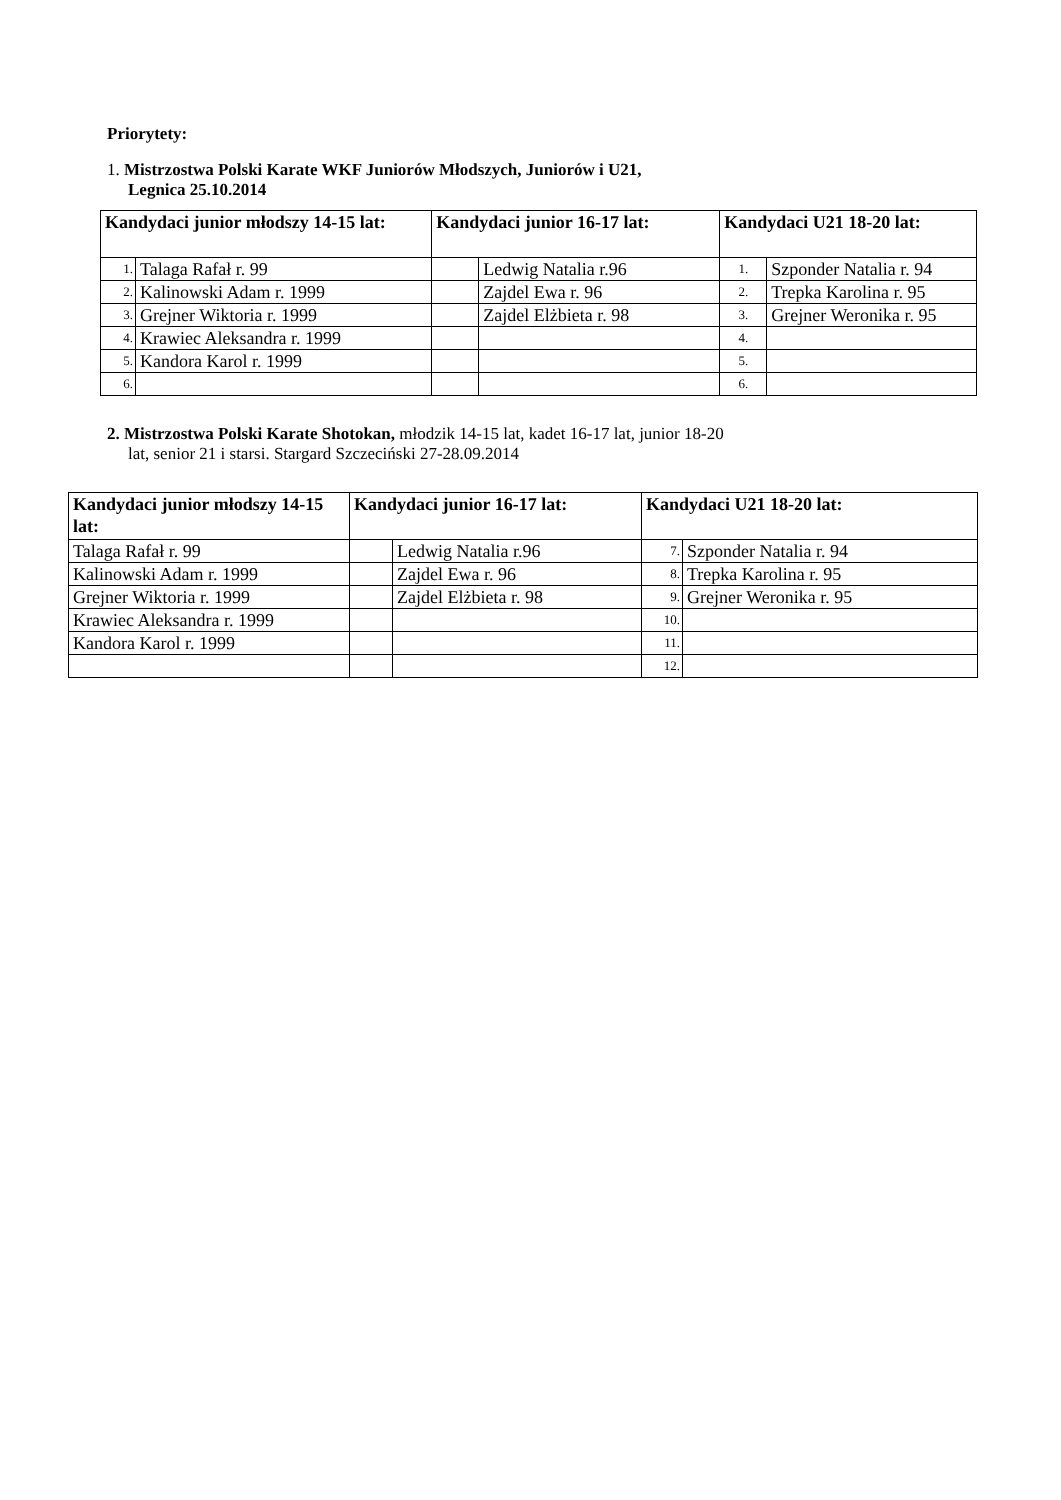Priorytety:
1. Mistrzostwa Polski Karate WKF Juniorów Młodszych, Juniorów i U21,
Legnica 25.10.2014
| Kandydaci junior młodszy 14-15 lat: | | Kandydaci junior 16-17 lat: | | Kandydaci U21 18-20 lat: | |
| --- | --- | --- | --- | --- | --- |
| 1. | Talaga Rafał r. 99 | | Ledwig Natalia r.96 | 1. | Szponder Natalia r. 94 |
| 2. | Kalinowski Adam r. 1999 | | Zajdel Ewa r. 96 | 2. | Trepka Karolina r. 95 |
| 3. | Grejner Wiktoria r. 1999 | | Zajdel Elżbieta r. 98 | 3. | Grejner Weronika r. 95 |
| 4. | Krawiec Aleksandra r. 1999 | | | 4. | |
| 5. | Kandora Karol r. 1999 | | | 5. | |
| 6. | | | | 6. | |
2. Mistrzostwa Polski Karate Shotokan, młodzik 14-15 lat, kadet 16-17 lat, junior 18-20
lat, senior 21 i starsi. Stargard Szczeciński 27-28.09.2014
| Kandydaci junior młodszy 14-15 lat: | Kandydaci junior 16-17 lat: | | Kandydaci U21 18-20 lat: | |
| --- | --- | --- | --- | --- |
| Talaga Rafał r. 99 | | Ledwig Natalia r.96 | 7. | Szponder Natalia r. 94 |
| Kalinowski Adam r. 1999 | | Zajdel Ewa r. 96 | 8. | Trepka Karolina r. 95 |
| Grejner Wiktoria r. 1999 | | Zajdel Elżbieta r. 98 | 9. | Grejner Weronika r. 95 |
| Krawiec Aleksandra r. 1999 | | | 10. | |
| Kandora Karol r. 1999 | | | 11. | |
| | | | 12. | |